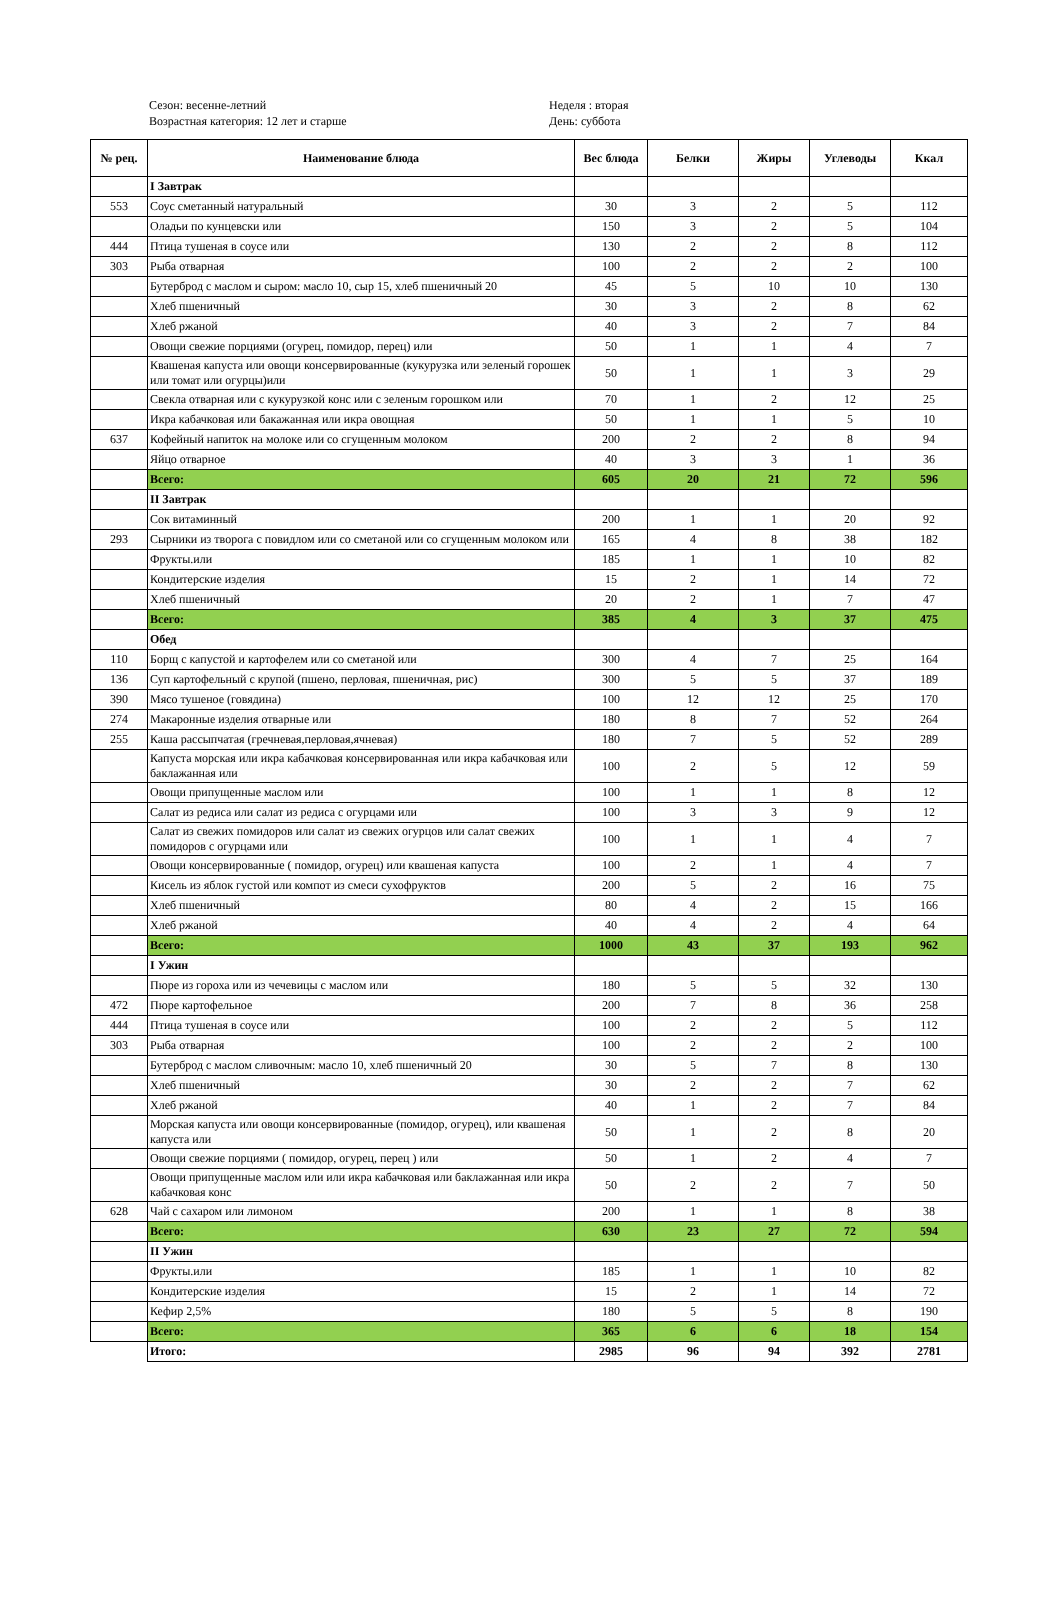Сезон: весенне-летний
Возрастная категория: 12 лет и старше
Неделя : вторая
День: суббота
| № рец. | Наименование блюда | Вес блюда | Белки | Жиры | Углеводы | Ккал |
| --- | --- | --- | --- | --- | --- | --- |
| | I Завтрак | | | | | |
| 553 | Соус сметанный натуральный | 30 | 3 | 2 | 5 | 112 |
| | Оладьи по кунцевски или | 150 | 3 | 2 | 5 | 104 |
| 444 | Птица тушеная в соусе или | 130 | 2 | 2 | 8 | 112 |
| 303 | Рыба отварная | 100 | 2 | 2 | 2 | 100 |
| | Бутерброд с маслом и сыром: масло 10, сыр 15, хлеб пшеничный 20 | 45 | 5 | 10 | 10 | 130 |
| | Хлеб пшеничный | 30 | 3 | 2 | 8 | 62 |
| | Хлеб ржаной | 40 | 3 | 2 | 7 | 84 |
| | Овощи свежие порциями (огурец, помидор, перец) или | 50 | 1 | 1 | 4 | 7 |
| | Квашеная капуста или овощи консервированные (кукурузка или зеленый горошек или томат или огурцы)или | 50 | 1 | 1 | 3 | 29 |
| | Свекла отварная или с кукурузкой конс или с зеленым горошком или | 70 | 1 | 2 | 12 | 25 |
| | Икра кабачковая или бакажанная или икра овощная | 50 | 1 | 1 | 5 | 10 |
| 637 | Кофейный напиток на молоке или со сгущенным молоком | 200 | 2 | 2 | 8 | 94 |
| | Яйцо отварное | 40 | 3 | 3 | 1 | 36 |
| | Всего: | 605 | 20 | 21 | 72 | 596 |
| | II Завтрак | | | | | |
| | Сок витаминный | 200 | 1 | 1 | 20 | 92 |
| 293 | Сырники из творога с повидлом или со сметаной или со сгущенным молоком или | 165 | 4 | 8 | 38 | 182 |
| | Фрукты.или | 185 | 1 | 1 | 10 | 82 |
| | Кондитерские изделия | 15 | 2 | 1 | 14 | 72 |
| | Хлеб пшеничный | 20 | 2 | 1 | 7 | 47 |
| | Всего: | 385 | 4 | 3 | 37 | 475 |
| | Обед | | | | | |
| 110 | Борщ с капустой и картофелем или со сметаной или | 300 | 4 | 7 | 25 | 164 |
| 136 | Суп картофельный с крупой (пшено, перловая, пшеничная, рис) | 300 | 5 | 5 | 37 | 189 |
| 390 | Мясо тушеное (говядина) | 100 | 12 | 12 | 25 | 170 |
| 274 | Макаронные изделия отварные или | 180 | 8 | 7 | 52 | 264 |
| 255 | Каша рассыпчатая (гречневая,перловая,ячневая) | 180 | 7 | 5 | 52 | 289 |
| | Капуста морская или икра кабачковая консервированная или икра кабачковая или баклажанная или | 100 | 2 | 5 | 12 | 59 |
| | Овощи припущенные маслом или | 100 | 1 | 1 | 8 | 12 |
| | Салат из редиса или салат из редиса с огурцами или | 100 | 3 | 3 | 9 | 12 |
| | Салат из свежих помидоров или салат из свежих огурцов или салат свежих помидоров с огурцами или | 100 | 1 | 1 | 4 | 7 |
| | Овощи консервированные ( помидор, огурец) или квашеная капуста | 100 | 2 | 1 | 4 | 7 |
| | Кисель из яблок густой или компот из смеси сухофруктов | 200 | 5 | 2 | 16 | 75 |
| | Хлеб пшеничный | 80 | 4 | 2 | 15 | 166 |
| | Хлеб ржаной | 40 | 4 | 2 | 4 | 64 |
| | Всего: | 1000 | 43 | 37 | 193 | 962 |
| | I Ужин | | | | | |
| | Пюре из гороха или из чечевицы с маслом или | 180 | 5 | 5 | 32 | 130 |
| 472 | Пюре картофельное | 200 | 7 | 8 | 36 | 258 |
| 444 | Птица тушеная в соусе или | 100 | 2 | 2 | 5 | 112 |
| 303 | Рыба отварная | 100 | 2 | 2 | 2 | 100 |
| | Бутерброд с маслом сливочным: масло 10, хлеб пшеничный 20 | 30 | 5 | 7 | 8 | 130 |
| | Хлеб пшеничный | 30 | 2 | 2 | 7 | 62 |
| | Хлеб ржаной | 40 | 1 | 2 | 7 | 84 |
| | Морская капуста или овощи консервированные (помидор, огурец), или квашеная капуста или | 50 | 1 | 2 | 8 | 20 |
| | Овощи свежие порциями ( помидор, огурец, перец ) или | 50 | 1 | 2 | 4 | 7 |
| | Овощи припущенные маслом или или икра кабачковая или баклажанная или икра кабачковая конс | 50 | 2 | 2 | 7 | 50 |
| 628 | Чай с сахаром или лимоном | 200 | 1 | 1 | 8 | 38 |
| | Всего: | 630 | 23 | 27 | 72 | 594 |
| | II Ужин | | | | | |
| | Фрукты.или | 185 | 1 | 1 | 10 | 82 |
| | Кондитерские изделия | 15 | 2 | 1 | 14 | 72 |
| | Кефир 2,5% | 180 | 5 | 5 | 8 | 190 |
| | Всего: | 365 | 6 | 6 | 18 | 154 |
| | Итого: | 2985 | 96 | 94 | 392 | 2781 |